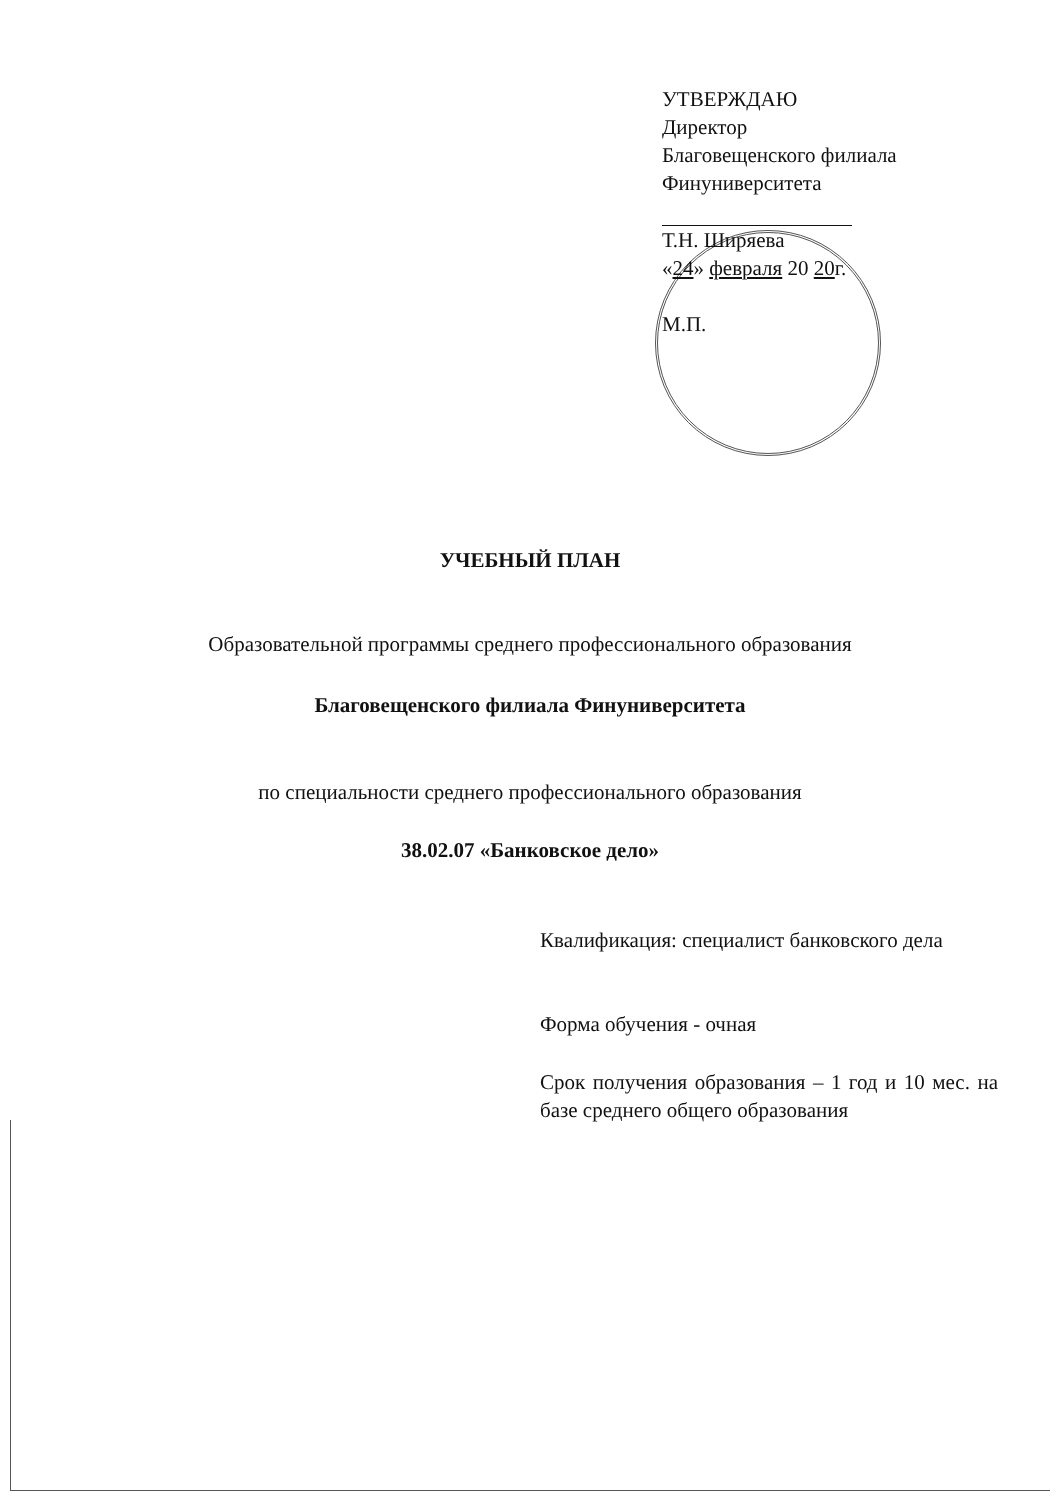УТВЕРЖДАЮ
Директор
Благовещенского филиала
Финуниверситета
Т.Н. Ширяева
«24» февраля 20 20г.
М.П.
УЧЕБНЫЙ ПЛАН
Образовательной программы среднего профессионального образования
Благовещенского филиала Финуниверситета
по специальности среднего профессионального образования
38.02.07 «Банковское дело»
Квалификация: специалист банковского дела
Форма обучения - очная
Срок получения образования – 1 год и 10 мес. на базе среднего общего образования